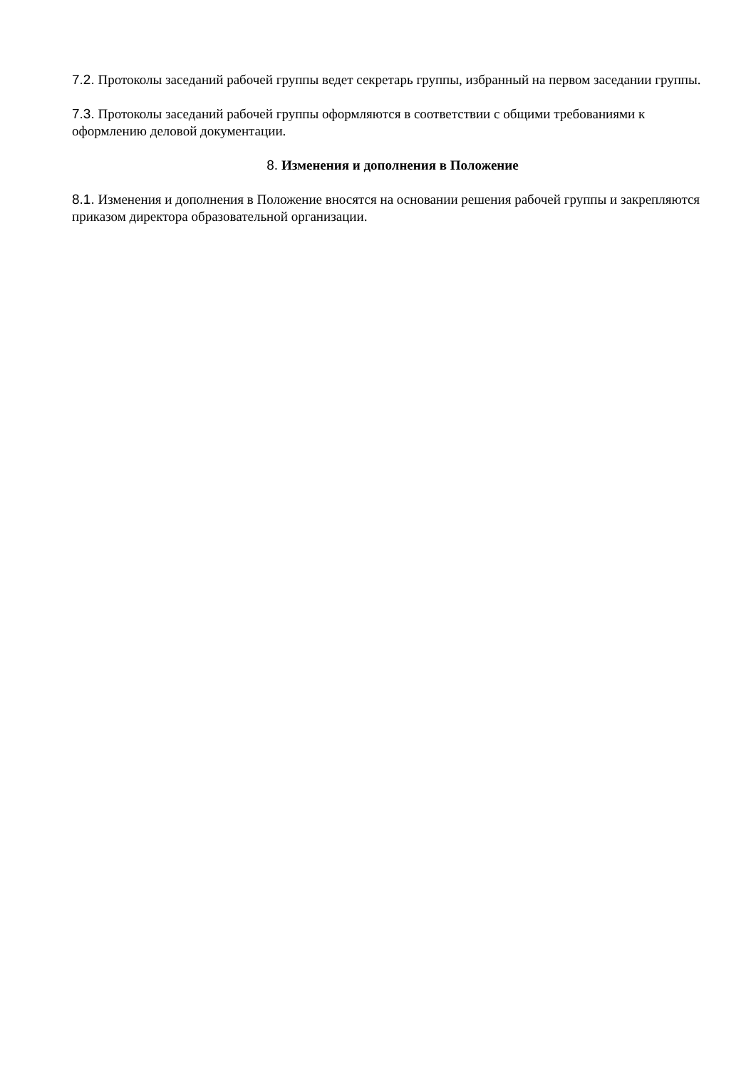7.2. Протоколы заседаний рабочей группы ведет секретарь группы, избранный на первом заседании группы.
7.3. Протоколы заседаний рабочей группы оформляются в соответствии с общими требованиями к оформлению деловой документации.
8. Изменения и дополнения в Положение
8.1. Изменения и дополнения в Положение вносятся на основании решения рабочей группы и закрепляются приказом директора образовательной организации.